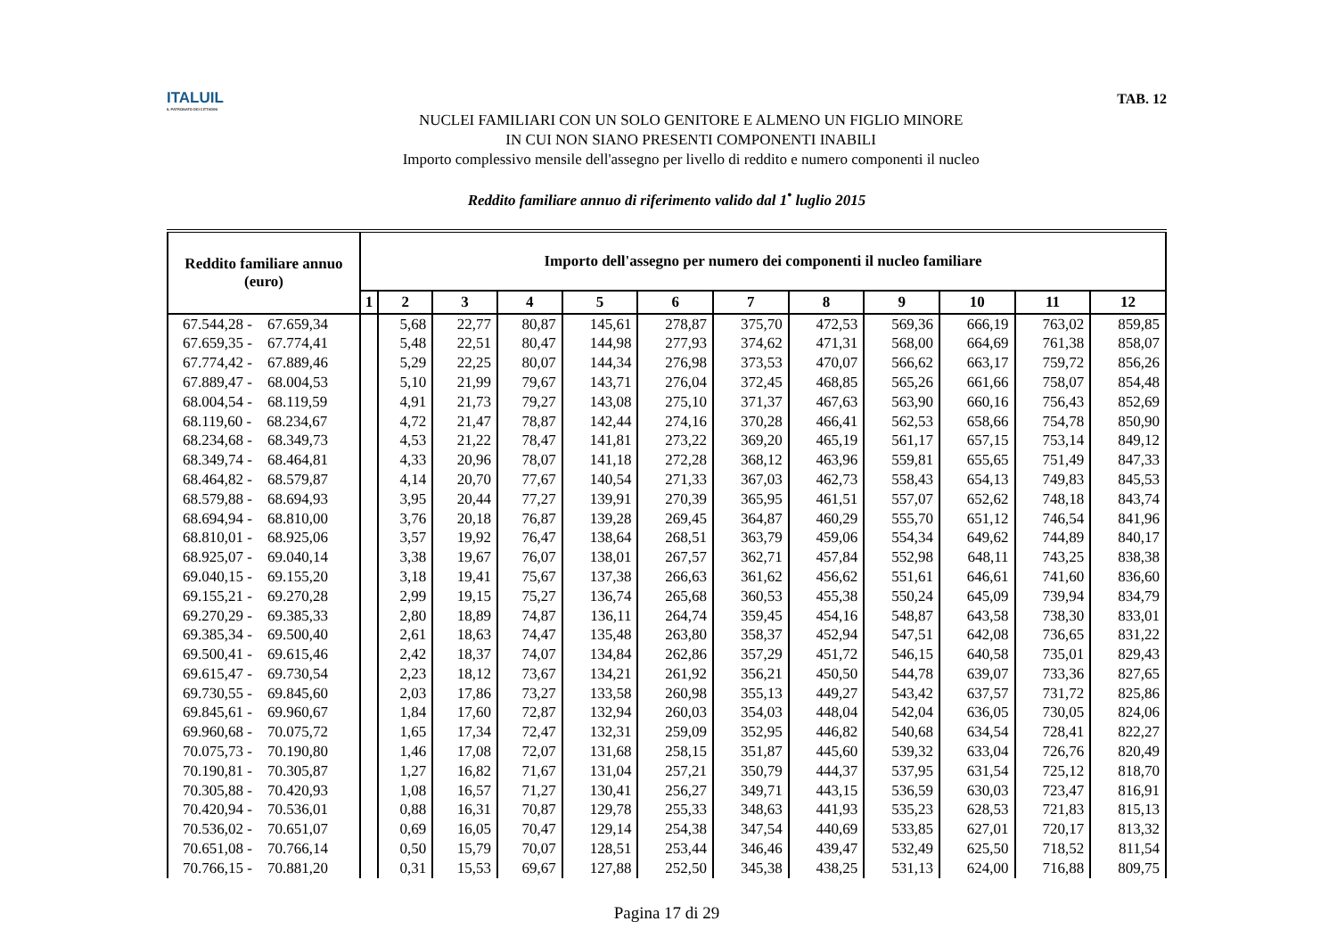ITALUIL
IL PATRONATO DEI CITTADINI
NUCLEI FAMILIARI CON UN SOLO GENITORE E ALMENO UN FIGLIO MINORE
IN CUI NON SIANO PRESENTI COMPONENTI INABILI
Importo complessivo mensile dell'assegno per livello di reddito e numero componenti il nucleo
TAB. 12
Reddito familiare annuo di riferimento valido dal 1<sup>•</sup> luglio 2015
| Reddito familiare annuo (euro) | Importo dell'assegno per numero dei componenti il nucleo familiare | | | | | | | | | | | |
| --- | --- | --- | --- | --- | --- | --- | --- | --- | --- | --- | --- | --- |
| | 1 | 2 | 3 | 4 | 5 | 6 | 7 | 8 | 9 | 10 | 11 | 12 |
| 67.544,28 - 67.659,34 | | 5,68 | 22,77 | 80,87 | 145,61 | 278,87 | 375,70 | 472,53 | 569,36 | 666,19 | 763,02 | 859,85 |
| 67.659,35 - 67.774,41 | | 5,48 | 22,51 | 80,47 | 144,98 | 277,93 | 374,62 | 471,31 | 568,00 | 664,69 | 761,38 | 858,07 |
| 67.774,42 - 67.889,46 | | 5,29 | 22,25 | 80,07 | 144,34 | 276,98 | 373,53 | 470,07 | 566,62 | 663,17 | 759,72 | 856,26 |
| 67.889,47 - 68.004,53 | | 5,10 | 21,99 | 79,67 | 143,71 | 276,04 | 372,45 | 468,85 | 565,26 | 661,66 | 758,07 | 854,48 |
| 68.004,54 - 68.119,59 | | 4,91 | 21,73 | 79,27 | 143,08 | 275,10 | 371,37 | 467,63 | 563,90 | 660,16 | 756,43 | 852,69 |
| 68.119,60 - 68.234,67 | | 4,72 | 21,47 | 78,87 | 142,44 | 274,16 | 370,28 | 466,41 | 562,53 | 658,66 | 754,78 | 850,90 |
| 68.234,68 - 68.349,73 | | 4,53 | 21,22 | 78,47 | 141,81 | 273,22 | 369,20 | 465,19 | 561,17 | 657,15 | 753,14 | 849,12 |
| 68.349,74 - 68.464,81 | | 4,33 | 20,96 | 78,07 | 141,18 | 272,28 | 368,12 | 463,96 | 559,81 | 655,65 | 751,49 | 847,33 |
| 68.464,82 - 68.579,87 | | 4,14 | 20,70 | 77,67 | 140,54 | 271,33 | 367,03 | 462,73 | 558,43 | 654,13 | 749,83 | 845,53 |
| 68.579,88 - 68.694,93 | | 3,95 | 20,44 | 77,27 | 139,91 | 270,39 | 365,95 | 461,51 | 557,07 | 652,62 | 748,18 | 843,74 |
| 68.694,94 - 68.810,00 | | 3,76 | 20,18 | 76,87 | 139,28 | 269,45 | 364,87 | 460,29 | 555,70 | 651,12 | 746,54 | 841,96 |
| 68.810,01 - 68.925,06 | | 3,57 | 19,92 | 76,47 | 138,64 | 268,51 | 363,79 | 459,06 | 554,34 | 649,62 | 744,89 | 840,17 |
| 68.925,07 - 69.040,14 | | 3,38 | 19,67 | 76,07 | 138,01 | 267,57 | 362,71 | 457,84 | 552,98 | 648,11 | 743,25 | 838,38 |
| 69.040,15 - 69.155,20 | | 3,18 | 19,41 | 75,67 | 137,38 | 266,63 | 361,62 | 456,62 | 551,61 | 646,61 | 741,60 | 836,60 |
| 69.155,21 - 69.270,28 | | 2,99 | 19,15 | 75,27 | 136,74 | 265,68 | 360,53 | 455,38 | 550,24 | 645,09 | 739,94 | 834,79 |
| 69.270,29 - 69.385,33 | | 2,80 | 18,89 | 74,87 | 136,11 | 264,74 | 359,45 | 454,16 | 548,87 | 643,58 | 738,30 | 833,01 |
| 69.385,34 - 69.500,40 | | 2,61 | 18,63 | 74,47 | 135,48 | 263,80 | 358,37 | 452,94 | 547,51 | 642,08 | 736,65 | 831,22 |
| 69.500,41 - 69.615,46 | | 2,42 | 18,37 | 74,07 | 134,84 | 262,86 | 357,29 | 451,72 | 546,15 | 640,58 | 735,01 | 829,43 |
| 69.615,47 - 69.730,54 | | 2,23 | 18,12 | 73,67 | 134,21 | 261,92 | 356,21 | 450,50 | 544,78 | 639,07 | 733,36 | 827,65 |
| 69.730,55 - 69.845,60 | | 2,03 | 17,86 | 73,27 | 133,58 | 260,98 | 355,13 | 449,27 | 543,42 | 637,57 | 731,72 | 825,86 |
| 69.845,61 - 69.960,67 | | 1,84 | 17,60 | 72,87 | 132,94 | 260,03 | 354,03 | 448,04 | 542,04 | 636,05 | 730,05 | 824,06 |
| 69.960,68 - 70.075,72 | | 1,65 | 17,34 | 72,47 | 132,31 | 259,09 | 352,95 | 446,82 | 540,68 | 634,54 | 728,41 | 822,27 |
| 70.075,73 - 70.190,80 | | 1,46 | 17,08 | 72,07 | 131,68 | 258,15 | 351,87 | 445,60 | 539,32 | 633,04 | 726,76 | 820,49 |
| 70.190,81 - 70.305,87 | | 1,27 | 16,82 | 71,67 | 131,04 | 257,21 | 350,79 | 444,37 | 537,95 | 631,54 | 725,12 | 818,70 |
| 70.305,88 - 70.420,93 | | 1,08 | 16,57 | 71,27 | 130,41 | 256,27 | 349,71 | 443,15 | 536,59 | 630,03 | 723,47 | 816,91 |
| 70.420,94 - 70.536,01 | | 0,88 | 16,31 | 70,87 | 129,78 | 255,33 | 348,63 | 441,93 | 535,23 | 628,53 | 721,83 | 815,13 |
| 70.536,02 - 70.651,07 | | 0,69 | 16,05 | 70,47 | 129,14 | 254,38 | 347,54 | 440,69 | 533,85 | 627,01 | 720,17 | 813,32 |
| 70.651,08 - 70.766,14 | | 0,50 | 15,79 | 70,07 | 128,51 | 253,44 | 346,46 | 439,47 | 532,49 | 625,50 | 718,52 | 811,54 |
| 70.766,15 - 70.881,20 | | 0,31 | 15,53 | 69,67 | 127,88 | 252,50 | 345,38 | 438,25 | 531,13 | 624,00 | 716,88 | 809,75 |
Pagina 17 di 29